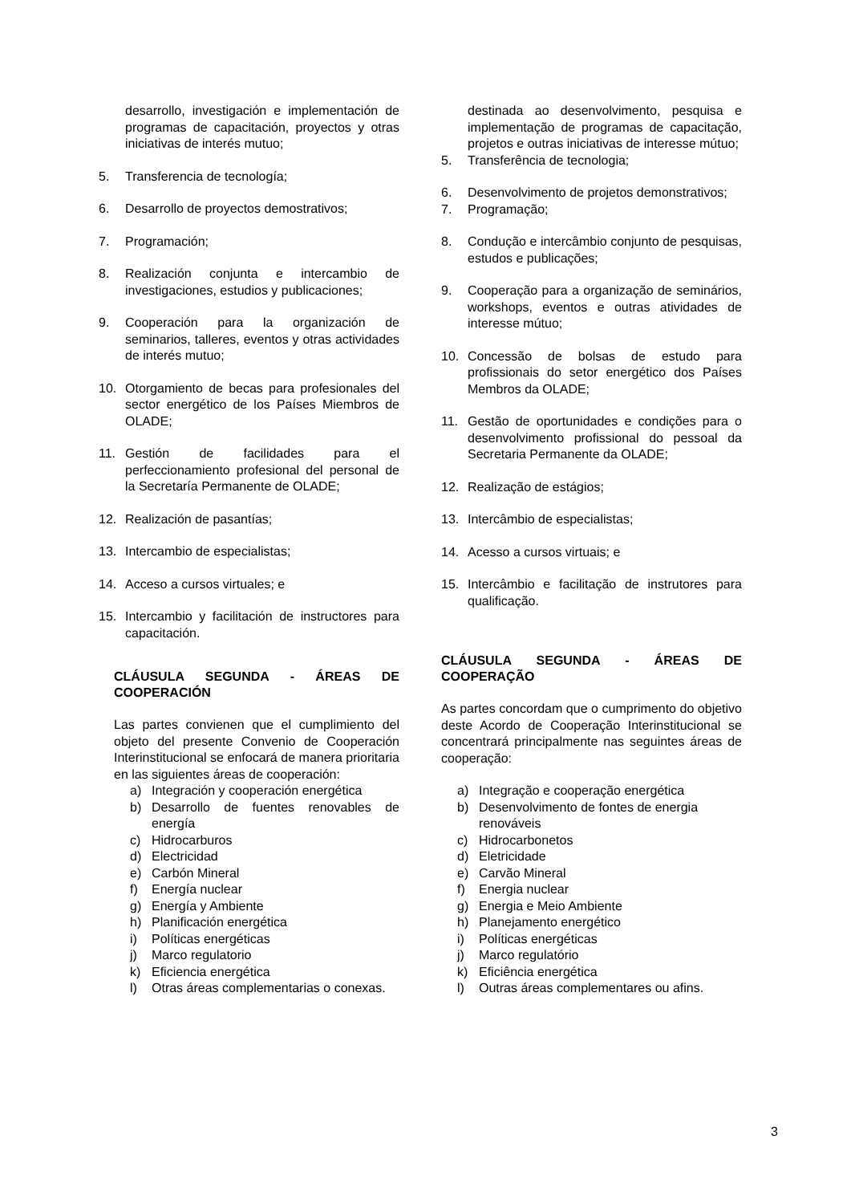desarrollo, investigación e implementación de programas de capacitación, proyectos y otras iniciativas de interés mutuo;
5. Transferencia de tecnología;
6. Desarrollo de proyectos demostrativos;
7. Programación;
8. Realización conjunta e intercambio de investigaciones, estudios y publicaciones;
9. Cooperación para la organización de seminarios, talleres, eventos y otras actividades de interés mutuo;
10. Otorgamiento de becas para profesionales del sector energético de los Países Miembros de OLADE;
11. Gestión de facilidades para el perfeccionamiento profesional del personal de la Secretaría Permanente de OLADE;
12. Realización de pasantías;
13. Intercambio de especialistas;
14. Acceso a cursos virtuales; e
15. Intercambio y facilitación de instructores para capacitación.
CLÁUSULA SEGUNDA - ÁREAS DE COOPERACIÓN
Las partes convienen que el cumplimiento del objeto del presente Convenio de Cooperación Interinstitucional se enfocará de manera prioritaria en las siguientes áreas de cooperación:
a) Integración y cooperación energética
b) Desarrollo de fuentes renovables de energía
c) Hidrocarburos
d) Electricidad
e) Carbón Mineral
f) Energía nuclear
g) Energía y Ambiente
h) Planificación energética
i) Políticas energéticas
j) Marco regulatorio
k) Eficiencia energética
l) Otras áreas complementarias o conexas.
destinada ao desenvolvimento, pesquisa e implementação de programas de capacitação, projetos e outras iniciativas de interesse mútuo;
5. Transferência de tecnologia;
6. Desenvolvimento de projetos demonstrativos;
7. Programação;
8. Condução e intercâmbio conjunto de pesquisas, estudos e publicações;
9. Cooperação para a organização de seminários, workshops, eventos e outras atividades de interesse mútuo;
10. Concessão de bolsas de estudo para profissionais do setor energético dos Países Membros da OLADE;
11. Gestão de oportunidades e condições para o desenvolvimento profissional do pessoal da Secretaria Permanente da OLADE;
12. Realização de estágios;
13. Intercâmbio de especialistas;
14. Acesso a cursos virtuais; e
15. Intercâmbio e facilitação de instrutores para qualificação.
CLÁUSULA SEGUNDA - ÁREAS DE COOPERAÇÃO
As partes concordam que o cumprimento do objetivo deste Acordo de Cooperação Interinstitucional se concentrará principalmente nas seguintes áreas de cooperação:
a) Integração e cooperação energética
b) Desenvolvimento de fontes de energia renováveis
c) Hidrocarbonetos
d) Eletricidade
e) Carvão Mineral
f) Energia nuclear
g) Energia e Meio Ambiente
h) Planejamento energético
i) Políticas energéticas
j) Marco regulatório
k) Eficiência energética
l) Outras áreas complementares ou afins.
3